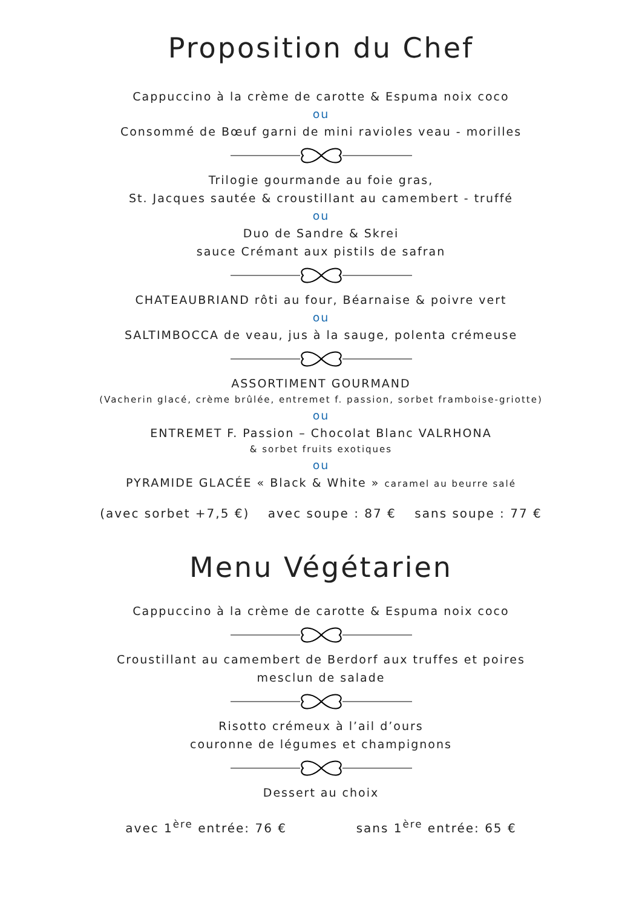Proposition du Chef
Cappuccino à la crème de carotte & Espuma noix coco
ou
Consommé de Bœuf garni de mini ravioles veau - morilles
Trilogie gourmande au foie gras,
St. Jacques sautée & croustillant au camembert - truffé
ou
Duo de Sandre & Skrei
sauce Crémant aux pistils de safran
CHATEAUBRIAND rôti au four, Béarnaise & poivre vert
ou
SALTIMBOCCA de veau, jus à la sauge, polenta crémeuse
ASSORTIMENT GOURMAND
(Vacherin glacé, crème brûlée, entremet f. passion, sorbet framboise-griotte)
ou
ENTREMET F. Passion – Chocolat Blanc VALRHONA
& sorbet fruits exotiques
ou
PYRAMIDE GLACÉE « Black & White » caramel au beurre salé
(avec sorbet +7,5 €) avec soupe : 87 € sans soupe : 77 €
Menu Végétarien
Cappuccino à la crème de carotte & Espuma noix coco
Croustillant au camembert de Berdorf aux truffes et poires
mesclun de salade
Risotto crémeux à l’ail d’ours
couronne de légumes et champignons
Dessert au choix
avec 1<sup>ère</sup> entrée: 76 € sans 1<sup>ère</sup> entrée: 65 €